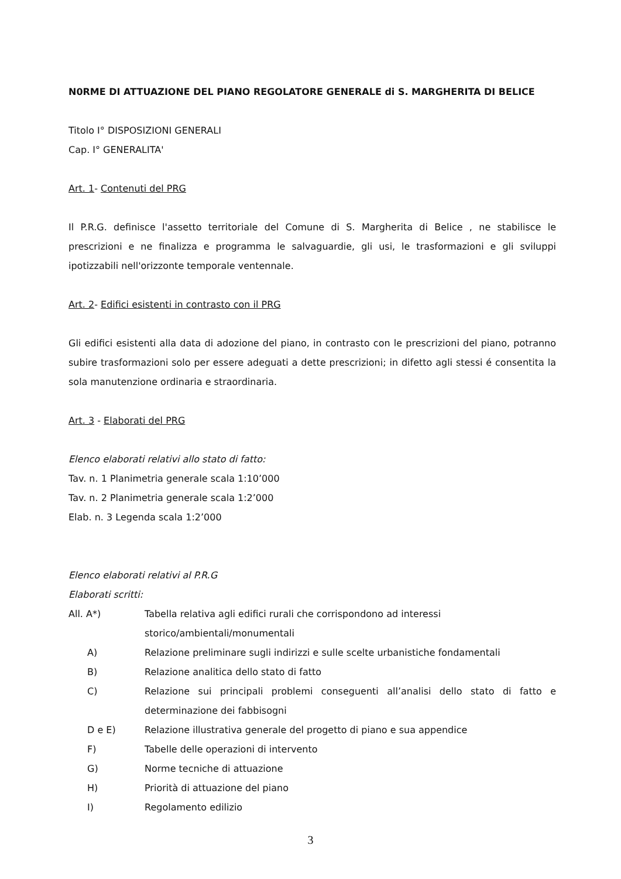N0RME DI ATTUAZIONE DEL PIANO REGOLATORE GENERALE di S. MARGHERITA DI BELICE
Titolo I° DISPOSIZIONI GENERALI
Cap. I° GENERALITA'
Art. 1- Contenuti del PRG
Il P.R.G. definisce l'assetto territoriale del Comune di S. Margherita di Belice , ne stabilisce le prescrizioni e ne finalizza e programma le salvaguardie, gli usi, le trasformazioni e gli sviluppi ipotizzabili nell'orizzonte temporale ventennale.
Art. 2- Edifici esistenti in contrasto con il PRG
Gli edifici esistenti alla data di adozione del piano, in contrasto con le prescrizioni del piano, potranno subire trasformazioni solo per essere adeguati a dette prescrizioni; in difetto agli stessi é consentita la sola manutenzione ordinaria e straordinaria.
Art. 3 - Elaborati del PRG
Elenco elaborati relativi allo stato di fatto:
Tav. n. 1 Planimetria generale scala 1:10’000
Tav. n. 2 Planimetria generale scala 1:2’000
Elab. n. 3 Legenda scala 1:2’000
Elenco elaborati relativi al P.R.G
Elaborati scritti:
All. A*) Tabella relativa agli edifici rurali che corrispondono ad interessi
storico/ambientali/monumentali
A) Relazione preliminare sugli indirizzi e sulle scelte urbanistiche fondamentali
B) Relazione analitica dello stato di fatto
C) Relazione sui principali problemi conseguenti all’analisi dello stato di fatto e determinazione dei fabbisogni
D e E) Relazione illustrativa generale del progetto di piano e sua appendice
F) Tabelle delle operazioni di intervento
G) Norme tecniche di attuazione
H) Priorità di attuazione del piano
I) Regolamento edilizio
3